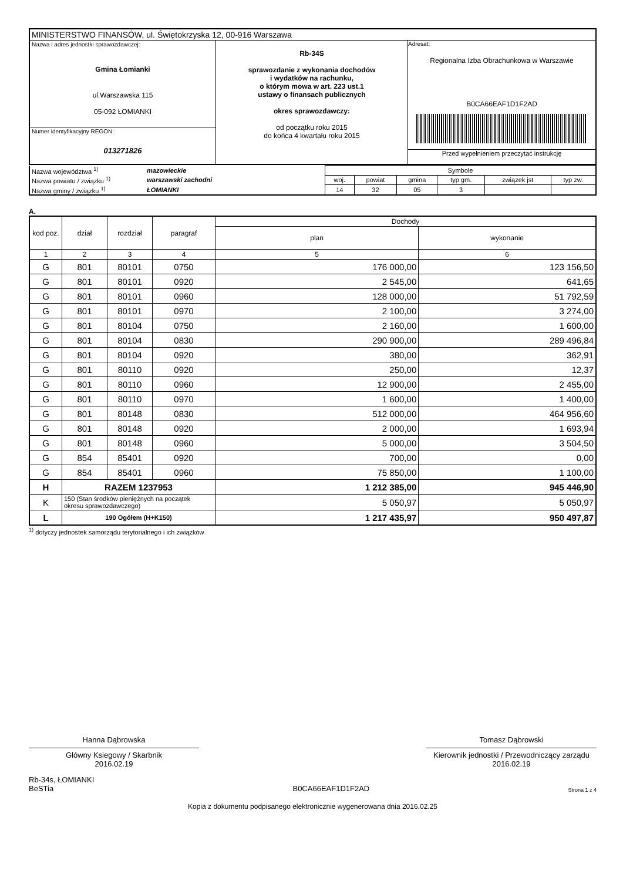| MINISTERSTWO FINANSÓW, ul. Świętokrzyska 12, 00-916 Warszawa | | |
| Nazwa i adres jednostki sprawozdawczej: Gmina Łomianki ul.Warszawska 115 05-092 ŁOMIANKI | Rb-34S sprawozdanie z wykonania dochodów i wydatków na rachunku, o którym mowa w art. 223 ust.1 ustawy o finansach publicznych okres sprawozdawczy: od początku roku 2015 do końca 4 kwartału roku 2015 | Adresat: Regionalna Izba Obrachunkowa w Warszawie B0CA66EAF1D1F2AD Przed wypełnieniem przeczytać instrukcję |
| Numer identyfikacyjny REGON: 013271826 | | |
| Nazwa województwa <sup>1)</sup> | mazowieckie | Symbole | | | | | |
| Nazwa powiatu / związku <sup>1)</sup> | warszawski zachodni | woj. | powiat | gmina | typ gm. | związek jst | typ zw. |
| Nazwa gminy / związku <sup>1)</sup> | ŁOMIANKI | 14 | 32 | 05 | 3 | | |
A.
| kod poz. | dział | rozdział | paragraf | Dochody | |
| --- | --- | --- | --- | --- | --- |
| | | | | plan | wykonanie |
| 1 | 2 | 3 | 4 | 5 | 6 |
| G | 801 | 80101 | 0750 | 176 000,00 | 123 156,50 |
| G | 801 | 80101 | 0920 | 2 545,00 | 641,65 |
| G | 801 | 80101 | 0960 | 128 000,00 | 51 792,59 |
| G | 801 | 80101 | 0970 | 2 100,00 | 3 274,00 |
| G | 801 | 80104 | 0750 | 2 160,00 | 1 600,00 |
| G | 801 | 80104 | 0830 | 290 900,00 | 289 496,84 |
| G | 801 | 80104 | 0920 | 380,00 | 362,91 |
| G | 801 | 80110 | 0920 | 250,00 | 12,37 |
| G | 801 | 80110 | 0960 | 12 900,00 | 2 455,00 |
| G | 801 | 80110 | 0970 | 1 600,00 | 1 400,00 |
| G | 801 | 80148 | 0830 | 512 000,00 | 464 956,60 |
| G | 801 | 80148 | 0920 | 2 000,00 | 1 693,94 |
| G | 801 | 80148 | 0960 | 5 000,00 | 3 504,50 |
| G | 854 | 85401 | 0920 | 700,00 | 0,00 |
| G | 854 | 85401 | 0960 | 75 850,00 | 1 100,00 |
| H | RAZEM 1237953 | | | 1 212 385,00 | 945 446,90 |
| K | 150 (Stan środków pieniężnych na początek okresu sprawozdawczego) | | | 5 050,97 | 5 050,97 |
| L | 190 Ogółem (H+K150) | | | 1 217 435,97 | 950 497,87 |
<sup>1)</sup> dotyczy jednostek samorządu terytorialnego i ich związków
Hanna Dąbrowska
Główny Ksiegowy / Skarbnik
2016.02.19
Tomasz Dąbrowski
Kierownik jednostki / Przewodniczący zarządu
2016.02.19
Rb-34s, ŁOMIANKI
BeSTia
B0CA66EAF1D1F2AD
Strona 1 z 4
Kopia z dokumentu podpisanego elektronicznie wygenerowana dnia 2016.02.25